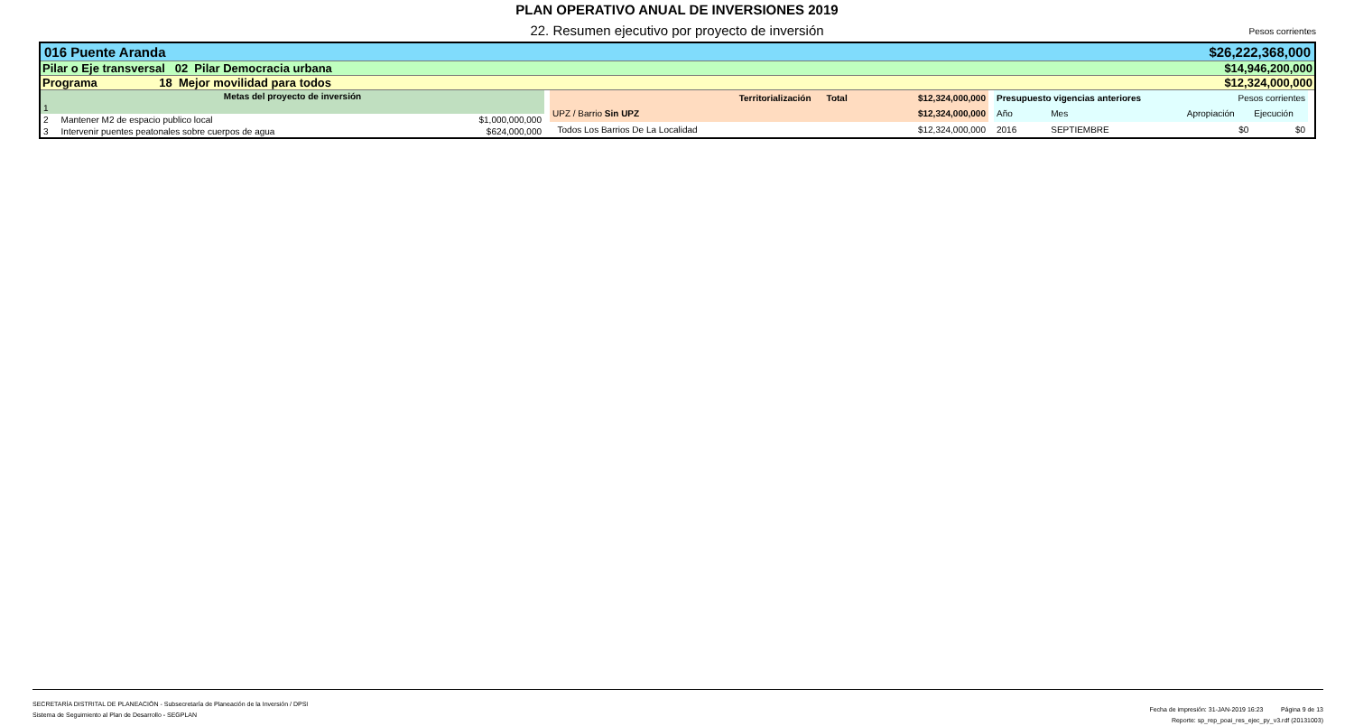PLAN OPERATIVO ANUAL DE INVERSIONES 2019
22. Resumen ejecutivo por proyecto de inversión Pesos corrientes
016 Puente Aranda $26,222,368,000
Pilar o Eje transversal 02 Pilar Democracia urbana $14,946,200,000
Programa 18 Mejor movilidad para todos $12,324,000,000
| Metas del proyecto de inversión | | |
| --- | --- | --- |
| 1 | | |
| 2 | Mantener M2 de espacio publico local | $1,000,000,000 |
| 3 | Intervenir puentes peatonales sobre cuerpos de agua | $624,000,000 |
| Territorialización | Total | $12,324,000,000 |
| --- | --- | --- |
| UPZ / Barrio Sin UPZ | | $12,324,000,000 |
| Todos Los Barrios De La Localidad | | $12,324,000,000 |
| Presupuesto vigencias anteriores | | Pesos corrientes | |
| Año | Mes | Apropiación | Ejecución |
| 2016 | SEPTIEMBRE | $0 | $0 |
SECRETARÍA DISTRITAL DE PLANEACIÓN - Subsecretaría de Planeación de la Inversión / DPSI
Sistema de Seguimiento al Plan de Desarrollo - SEGPLAN
Fecha de impresión: 31-JAN-2019 16:23 Página 9 de 13
Reporte: sp_rep_poai_res_ejec_py_v3.rdf (20131003)